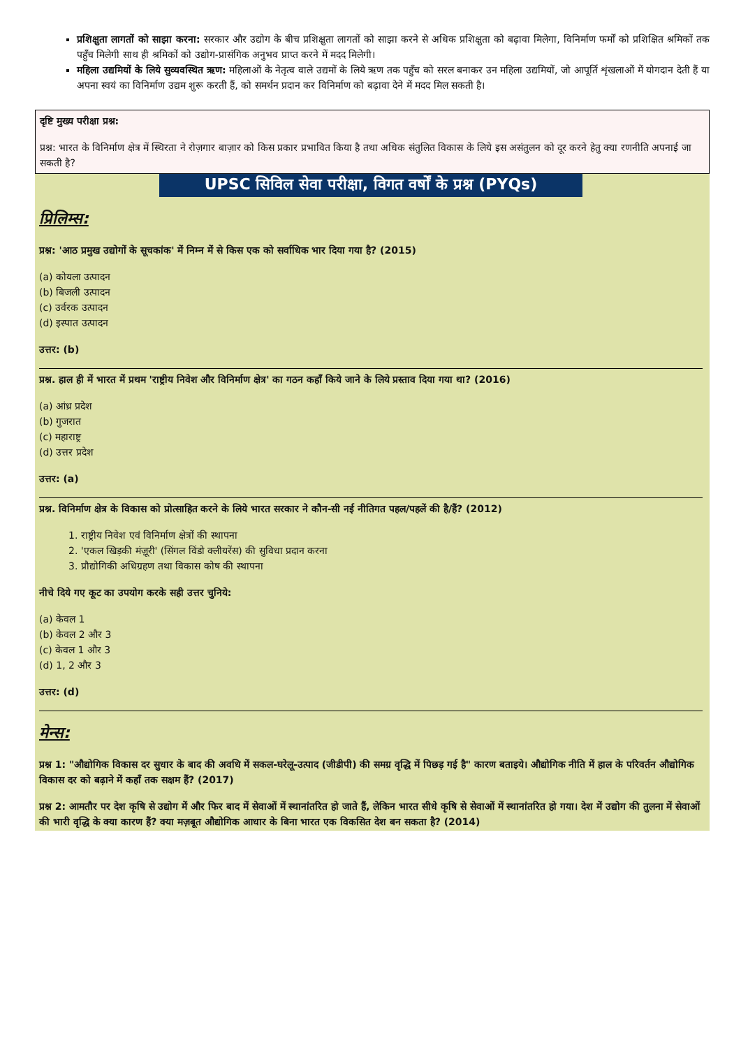प्रशिक्षुता लागतों को साझा करना: सरकार और उद्योग के बीच प्रशिक्षुता लागतों को साझा करने से अधिक प्रशिक्षुता को बढ़ावा मिलेगा, विनिर्माण फर्मों को प्रशिक्षित श्रमिकों तक पहुँच मिलेगी साथ ही श्रमिकों को उद्योग-प्रासंगिक अनुभव प्राप्त करने में मदद मिलेगी।
महिला उद्यमियों के लिये सुव्यवस्थित ऋण: महिलाओं के नेतृत्व वाले उद्यमों के लिये ऋण तक पहुँच को सरल बनाकर उन महिला उद्यमियों, जो आपूर्ति शृंखलाओं में योगदान देती हैं या अपना स्वयं का विनिर्माण उद्यम शुरू करती हैं, को समर्थन प्रदान कर विनिर्माण को बढ़ावा देने में मदद मिल सकती है।
दृष्टि मुख्य परीक्षा प्रश्न:
प्रश्न: भारत के विनिर्माण क्षेत्र में स्थिरता ने रोज़गार बाज़ार को किस प्रकार प्रभावित किया है तथा अधिक संतुलित विकास के लिये इस असंतुलन को दूर करने हेतु क्या रणनीति अपनाई जा सकती है?
UPSC सिविल सेवा परीक्षा, विगत वर्षों के प्रश्न (PYQs)
प्रिलिम्स:
प्रश्न: 'आठ प्रमुख उद्योगों के सूचकांक' में निम्न में से किस एक को सर्वाधिक भार दिया गया है? (2015)
(a) कोयला उत्पादन
(b) बिजली उत्पादन
(c) उर्वरक उत्पादन
(d) इस्पात उत्पादन
उत्तर: (b)
प्रश्न. हाल ही में भारत में प्रथम 'राष्ट्रीय निवेश और विनिर्माण क्षेत्र' का गठन कहाँ किये जाने के लिये प्रस्ताव दिया गया था? (2016)
(a) आंध्र प्रदेश
(b) गुजरात
(c) महाराष्ट्र
(d) उत्तर प्रदेश
उत्तर: (a)
प्रश्न. विनिर्माण क्षेत्र के विकास को प्रोत्साहित करने के लिये भारत सरकार ने कौन-सी नई नीतिगत पहल/पहलें की है/हैं? (2012)
1. राष्ट्रीय निवेश एवं विनिर्माण क्षेत्रों की स्थापना
2. 'एकल खिड़की मंज़ूरी' (सिंगल विंडो क्लीयरेंस) की सुविधा प्रदान करना
3. प्रौद्योगिकी अधिग्रहण तथा विकास कोष की स्थापना
नीचे दिये गए कूट का उपयोग करके सही उत्तर चुनिये:
(a) केवल 1
(b) केवल 2 और 3
(c) केवल 1 और 3
(d) 1, 2 और 3
उत्तर: (d)
मेन्स:
प्रश्न 1: "औद्योगिक विकास दर सुधार के बाद की अवधि में सकल-घरेलू-उत्पाद (जीडीपी) की समग्र वृद्धि में पिछड़ गई है" कारण बताइये। औद्योगिक नीति में हाल के परिवर्तन औद्योगिक विकास दर को बढ़ाने में कहाँ तक सक्षम हैं? (2017)
प्रश्न 2: आमतौर पर देश कृषि से उद्योग में और फिर बाद में सेवाओं में स्थानांतरित हो जाते हैं, लेकिन भारत सीधे कृषि से सेवाओं में स्थानांतरित हो गया। देश में उद्योग की तुलना में सेवाओं की भारी वृद्धि के क्या कारण हैं? क्या मज़बूत औद्योगिक आधार के बिना भारत एक विकसित देश बन सकता है? (2014)